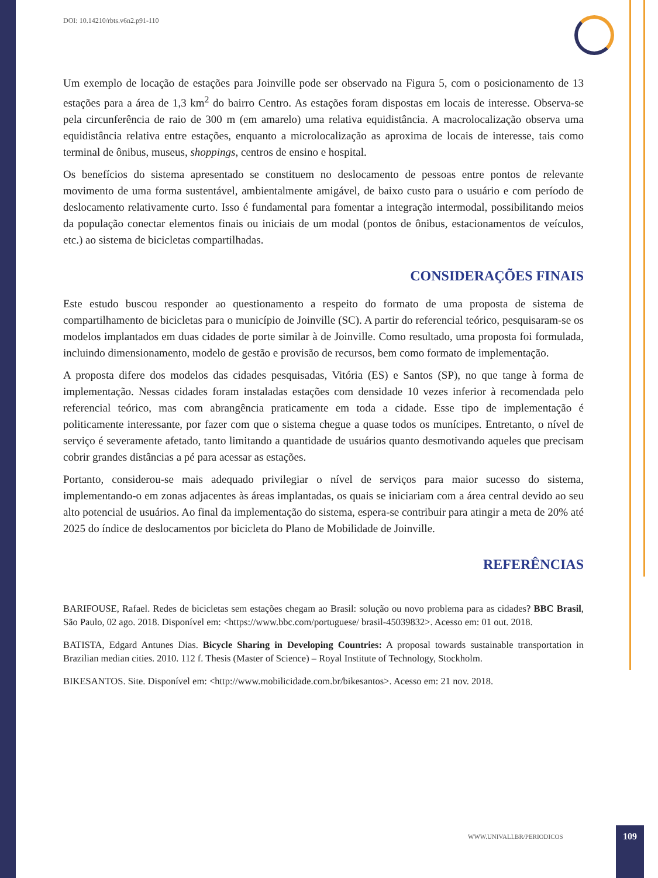DOI: 10.14210/rbts.v6n2.p91-110
Um exemplo de locação de estações para Joinville pode ser observado na Figura 5, com o posicionamento de 13 estações para a área de 1,3 km<sup>2</sup> do bairro Centro. As estações foram dispostas em locais de interesse. Observa-se pela circunferência de raio de 300 m (em amarelo) uma relativa equidistância. A macrolocalização observa uma equidistância relativa entre estações, enquanto a microlocalização as aproxima de locais de interesse, tais como terminal de ônibus, museus, shoppings, centros de ensino e hospital.
Os benefícios do sistema apresentado se constituem no deslocamento de pessoas entre pontos de relevante movimento de uma forma sustentável, ambientalmente amigável, de baixo custo para o usuário e com período de deslocamento relativamente curto. Isso é fundamental para fomentar a integração intermodal, possibilitando meios da população conectar elementos finais ou iniciais de um modal (pontos de ônibus, estacionamentos de veículos, etc.) ao sistema de bicicletas compartilhadas.
CONSIDERAÇÕES FINAIS
Este estudo buscou responder ao questionamento a respeito do formato de uma proposta de sistema de compartilhamento de bicicletas para o município de Joinville (SC). A partir do referencial teórico, pesquisaram-se os modelos implantados em duas cidades de porte similar à de Joinville. Como resultado, uma proposta foi formulada, incluindo dimensionamento, modelo de gestão e provisão de recursos, bem como formato de implementação.
A proposta difere dos modelos das cidades pesquisadas, Vitória (ES) e Santos (SP), no que tange à forma de implementação. Nessas cidades foram instaladas estações com densidade 10 vezes inferior à recomendada pelo referencial teórico, mas com abrangência praticamente em toda a cidade. Esse tipo de implementação é politicamente interessante, por fazer com que o sistema chegue a quase todos os munícipes. Entretanto, o nível de serviço é severamente afetado, tanto limitando a quantidade de usuários quanto desmotivando aqueles que precisam cobrir grandes distâncias a pé para acessar as estações.
Portanto, considerou-se mais adequado privilegiar o nível de serviços para maior sucesso do sistema, implementando-o em zonas adjacentes às áreas implantadas, os quais se iniciariam com a área central devido ao seu alto potencial de usuários. Ao final da implementação do sistema, espera-se contribuir para atingir a meta de 20% até 2025 do índice de deslocamentos por bicicleta do Plano de Mobilidade de Joinville.
REFERÊNCIAS
BARIFOUSE, Rafael. Redes de bicicletas sem estações chegam ao Brasil: solução ou novo problema para as cidades? BBC Brasil, São Paulo, 02 ago. 2018. Disponível em: <https://www.bbc.com/portuguese/ brasil-45039832>. Acesso em: 01 out. 2018.
BATISTA, Edgard Antunes Dias. Bicycle Sharing in Developing Countries: A proposal towards sustainable transportation in Brazilian median cities. 2010. 112 f. Thesis (Master of Science) – Royal Institute of Technology, Stockholm.
BIKESANTOS. Site. Disponível em: <http://www.mobilicidade.com.br/bikesantos>. Acesso em: 21 nov. 2018.
WWW.UNIVALI.BR/PERIODICOS
109